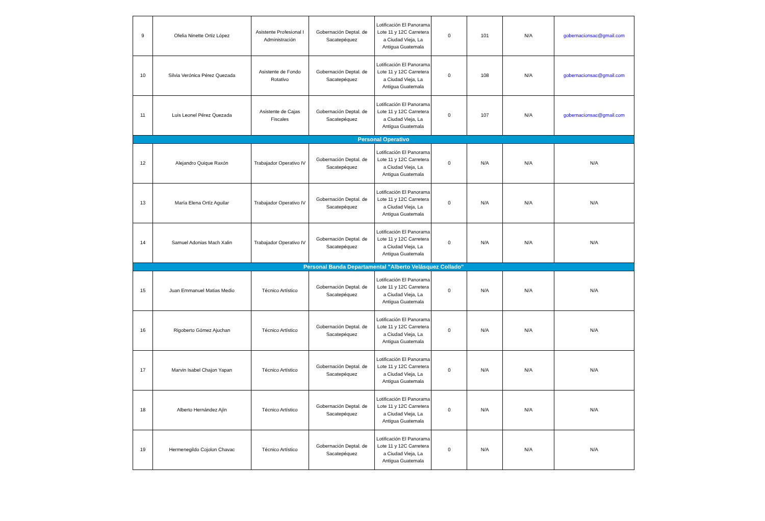| 9 | Ofelia Ninette Ortiz López | Asistente Profesional I Administración | Gobernación Deptal. de Sacatepéquez | Lotificación El Panorama Lote 11 y 12C Carretera a Ciudad Vieja, La Antigua Guatemala | 0 | 101 | N/A | gobernacionsac@gmail.com |
| 10 | Silvia Verónica Pérez Quezada | Asistente de Fondo Rotativo | Gobernación Deptal. de Sacatepéquez | Lotificación El Panorama Lote 11 y 12C Carretera a Ciudad Vieja, La Antigua Guatemala | 0 | 108 | N/A | gobernacionsac@gmail.com |
| 11 | Luis Leonel Pérez Quezada | Asistente de Cajas Fiscales | Gobernación Deptal. de Sacatepéquez | Lotificación El Panorama Lote 11 y 12C Carretera a Ciudad Vieja, La Antigua Guatemala | 0 | 107 | N/A | gobernacionsac@gmail.com |
| Personal Operativo | | | | | | | | |
| 12 | Alejandro Quique Raxón | Trabajador Operativo IV | Gobernación Deptal. de Sacatepéquez | Lotificación El Panorama Lote 11 y 12C Carretera a Ciudad Vieja, La Antigua Guatemala | 0 | N/A | N/A | N/A |
| 13 | María Elena Ortíz Aguilar | Trabajador Operativo IV | Gobernación Deptal. de Sacatepéquez | Lotificación El Panorama Lote 11 y 12C Carretera a Ciudad Vieja, La Antigua Guatemala | 0 | N/A | N/A | N/A |
| 14 | Samuel Adonias Mach Xalin | Trabajador Operativo IV | Gobernación Deptal. de Sacatepéquez | Lotificación El Panorama Lote 11 y 12C Carretera a Ciudad Vieja, La Antigua Guatemala | 0 | N/A | N/A | N/A |
| Personal Banda Departamental "Alberto Velásquez Collado" | | | | | | | | |
| 15 | Juan Emmanuel Matias Medio | Técnico Artístico | Gobernación Deptal. de Sacatepéquez | Lotificación El Panorama Lote 11 y 12C Carretera a Ciudad Vieja, La Antigua Guatemala | 0 | N/A | N/A | N/A |
| 16 | Rigoberto Gómez Ajuchan | Técnico Artístico | Gobernación Deptal. de Sacatepéquez | Lotificación El Panorama Lote 11 y 12C Carretera a Ciudad Vieja, La Antigua Guatemala | 0 | N/A | N/A | N/A |
| 17 | Marvin Isabel Chajon Yapan | Técnico Artístico | Gobernación Deptal. de Sacatepéquez | Lotificación El Panorama Lote 11 y 12C Carretera a Ciudad Vieja, La Antigua Guatemala | 0 | N/A | N/A | N/A |
| 18 | Alberto Hernández Ajín | Técnico Artístico | Gobernación Deptal. de Sacatepéquez | Lotificación El Panorama Lote 11 y 12C Carretera a Ciudad Vieja, La Antigua Guatemala | 0 | N/A | N/A | N/A |
| 19 | Hermenegildo Cojolon Chavac | Técnico Artístico | Gobernación Deptal. de Sacatepéquez | Lotificación El Panorama Lote 11 y 12C Carretera a Ciudad Vieja, La Antigua Guatemala | 0 | N/A | N/A | N/A |